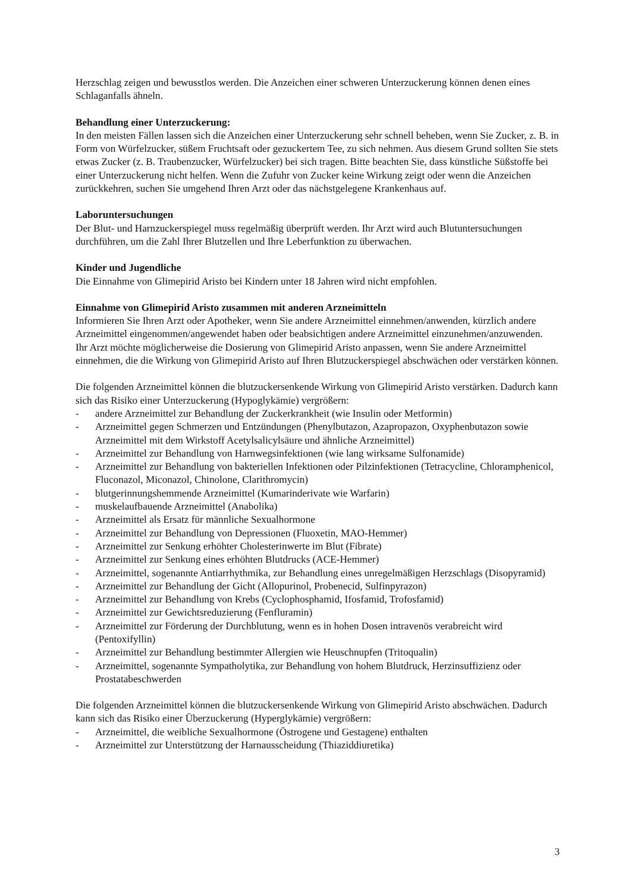Herzschlag zeigen und bewusstlos werden. Die Anzeichen einer schweren Unterzuckerung können denen eines Schlaganfalls ähneln.
Behandlung einer Unterzuckerung:
In den meisten Fällen lassen sich die Anzeichen einer Unterzuckerung sehr schnell beheben, wenn Sie Zucker, z. B. in Form von Würfelzucker, süßem Fruchtsaft oder gezuckertem Tee, zu sich nehmen. Aus diesem Grund sollten Sie stets etwas Zucker (z. B. Traubenzucker, Würfelzucker) bei sich tragen. Bitte beachten Sie, dass künstliche Süßstoffe bei einer Unterzuckerung nicht helfen. Wenn die Zufuhr von Zucker keine Wirkung zeigt oder wenn die Anzeichen zurückkehren, suchen Sie umgehend Ihren Arzt oder das nächstgelegene Krankenhaus auf.
Laboruntersuchungen
Der Blut- und Harnzuckerspiegel muss regelmäßig überprüft werden. Ihr Arzt wird auch Blutuntersuchungen durchführen, um die Zahl Ihrer Blutzellen und Ihre Leberfunktion zu überwachen.
Kinder und Jugendliche
Die Einnahme von Glimepirid Aristo bei Kindern unter 18 Jahren wird nicht empfohlen.
Einnahme von Glimepirid Aristo zusammen mit anderen Arzneimitteln
Informieren Sie Ihren Arzt oder Apotheker, wenn Sie andere Arzneimittel einnehmen/anwenden, kürzlich andere Arzneimittel eingenommen/angewendet haben oder beabsichtigen andere Arzneimittel einzunehmen/anzuwenden.
Ihr Arzt möchte möglicherweise die Dosierung von Glimepirid Aristo anpassen, wenn Sie andere Arzneimittel einnehmen, die die Wirkung von Glimepirid Aristo auf Ihren Blutzuckerspiegel abschwächen oder verstärken können.
Die folgenden Arzneimittel können die blutzuckersenkende Wirkung von Glimepirid Aristo verstärken. Dadurch kann sich das Risiko einer Unterzuckerung (Hypoglykämie) vergrößern:
- andere Arzneimittel zur Behandlung der Zuckerkrankheit (wie Insulin oder Metformin)
- Arzneimittel gegen Schmerzen und Entzündungen (Phenylbutazon, Azapropazon, Oxyphenbutazon sowie Arzneimittel mit dem Wirkstoff Acetylsalicylsäure und ähnliche Arzneimittel)
- Arzneimittel zur Behandlung von Harnwegsinfektionen (wie lang wirksame Sulfonamide)
- Arzneimittel zur Behandlung von bakteriellen Infektionen oder Pilzinfektionen (Tetracycline, Chloramphenicol, Fluconazol, Miconazol, Chinolone, Clarithromycin)
- blutgerinnungshemmende Arzneimittel (Kumarinderivate wie Warfarin)
- muskelaufbauende Arzneimittel (Anabolika)
- Arzneimittel als Ersatz für männliche Sexualhormone
- Arzneimittel zur Behandlung von Depressionen (Fluoxetin, MAO-Hemmer)
- Arzneimittel zur Senkung erhöhter Cholesterinwerte im Blut (Fibrate)
- Arzneimittel zur Senkung eines erhöhten Blutdrucks (ACE-Hemmer)
- Arzneimittel, sogenannte Antiarrhythmika, zur Behandlung eines unregelmäßigen Herzschlags (Disopyramid)
- Arzneimittel zur Behandlung der Gicht (Allopurinol, Probenecid, Sulfinpyrazon)
- Arzneimittel zur Behandlung von Krebs (Cyclophosphamid, Ifosfamid, Trofosfamid)
- Arzneimittel zur Gewichtsreduzierung (Fenfluramin)
- Arzneimittel zur Förderung der Durchblutung, wenn es in hohen Dosen intravenös verabreicht wird (Pentoxifyllin)
- Arzneimittel zur Behandlung bestimmter Allergien wie Heuschnupfen (Tritoqualin)
- Arzneimittel, sogenannte Sympatholytika, zur Behandlung von hohem Blutdruck, Herzinsuffizienz oder Prostatabeschwerden
Die folgenden Arzneimittel können die blutzuckersenkende Wirkung von Glimepirid Aristo abschwächen. Dadurch kann sich das Risiko einer Überzuckerung (Hyperglykämie) vergrößern:
- Arzneimittel, die weibliche Sexualhormone (Östrogene und Gestagene) enthalten
- Arzneimittel zur Unterstützung der Harnausscheidung (Thiaziddiuretika)
3